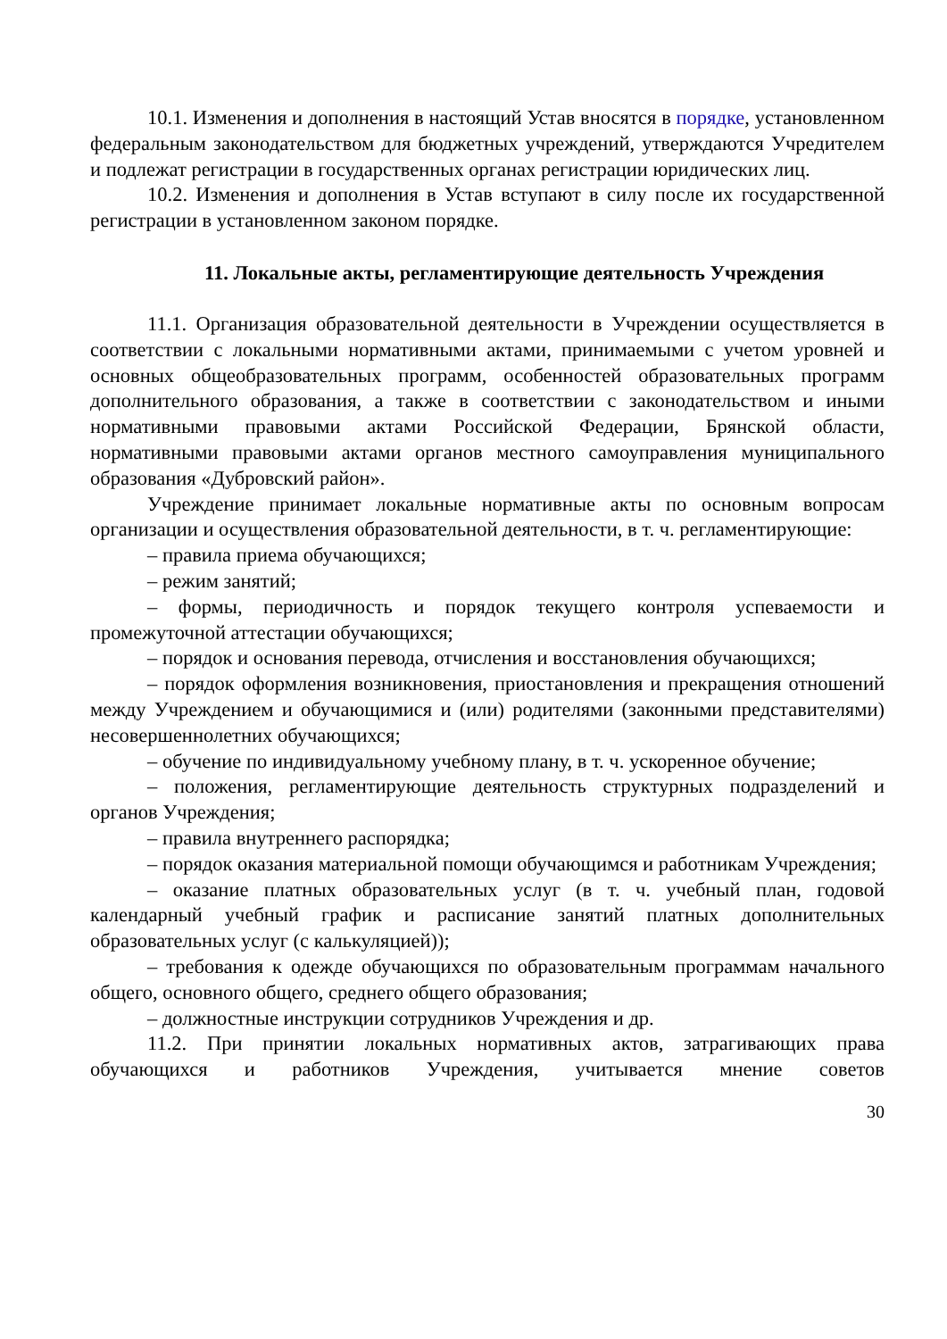10.1. Изменения и дополнения в настоящий Устав вносятся в порядке, установленном федеральным законодательством для бюджетных учреждений, утверждаются Учредителем и подлежат регистрации в государственных органах регистрации юридических лиц.
10.2. Изменения и дополнения в Устав вступают в силу после их государственной регистрации в установленном законом порядке.
11. Локальные акты, регламентирующие деятельность Учреждения
11.1. Организация образовательной деятельности в Учреждении осуществляется в соответствии с локальными нормативными актами, принимаемыми с учетом уровней и основных общеобразовательных программ, особенностей образовательных программ дополнительного образования, а также в соответствии с законодательством и иными нормативными правовыми актами Российской Федерации, Брянской области, нормативными правовыми актами органов местного самоуправления муниципального образования «Дубровский район».
Учреждение принимает локальные нормативные акты по основным вопросам организации и осуществления образовательной деятельности, в т. ч. регламентирующие:
– правила приема обучающихся;
– режим занятий;
– формы, периодичность и порядок текущего контроля успеваемости и промежуточной аттестации обучающихся;
– порядок и основания перевода, отчисления и восстановления обучающихся;
– порядок оформления возникновения, приостановления и прекращения отношений между Учреждением и обучающимися и (или) родителями (законными представителями) несовершеннолетних обучающихся;
– обучение по индивидуальному учебному плану, в т. ч. ускоренное обучение;
– положения, регламентирующие деятельность структурных подразделений и органов Учреждения;
– правила внутреннего распорядка;
– порядок оказания материальной помощи обучающимся и работникам Учреждения;
– оказание платных образовательных услуг (в т. ч. учебный план, годовой календарный учебный график и расписание занятий платных дополнительных образовательных услуг (с калькуляцией));
– требования к одежде обучающихся по образовательным программам начального общего, основного общего, среднего общего образования;
– должностные инструкции сотрудников Учреждения и др.
11.2. При принятии локальных нормативных актов, затрагивающих права обучающихся и работников Учреждения, учитывается мнение советов
30